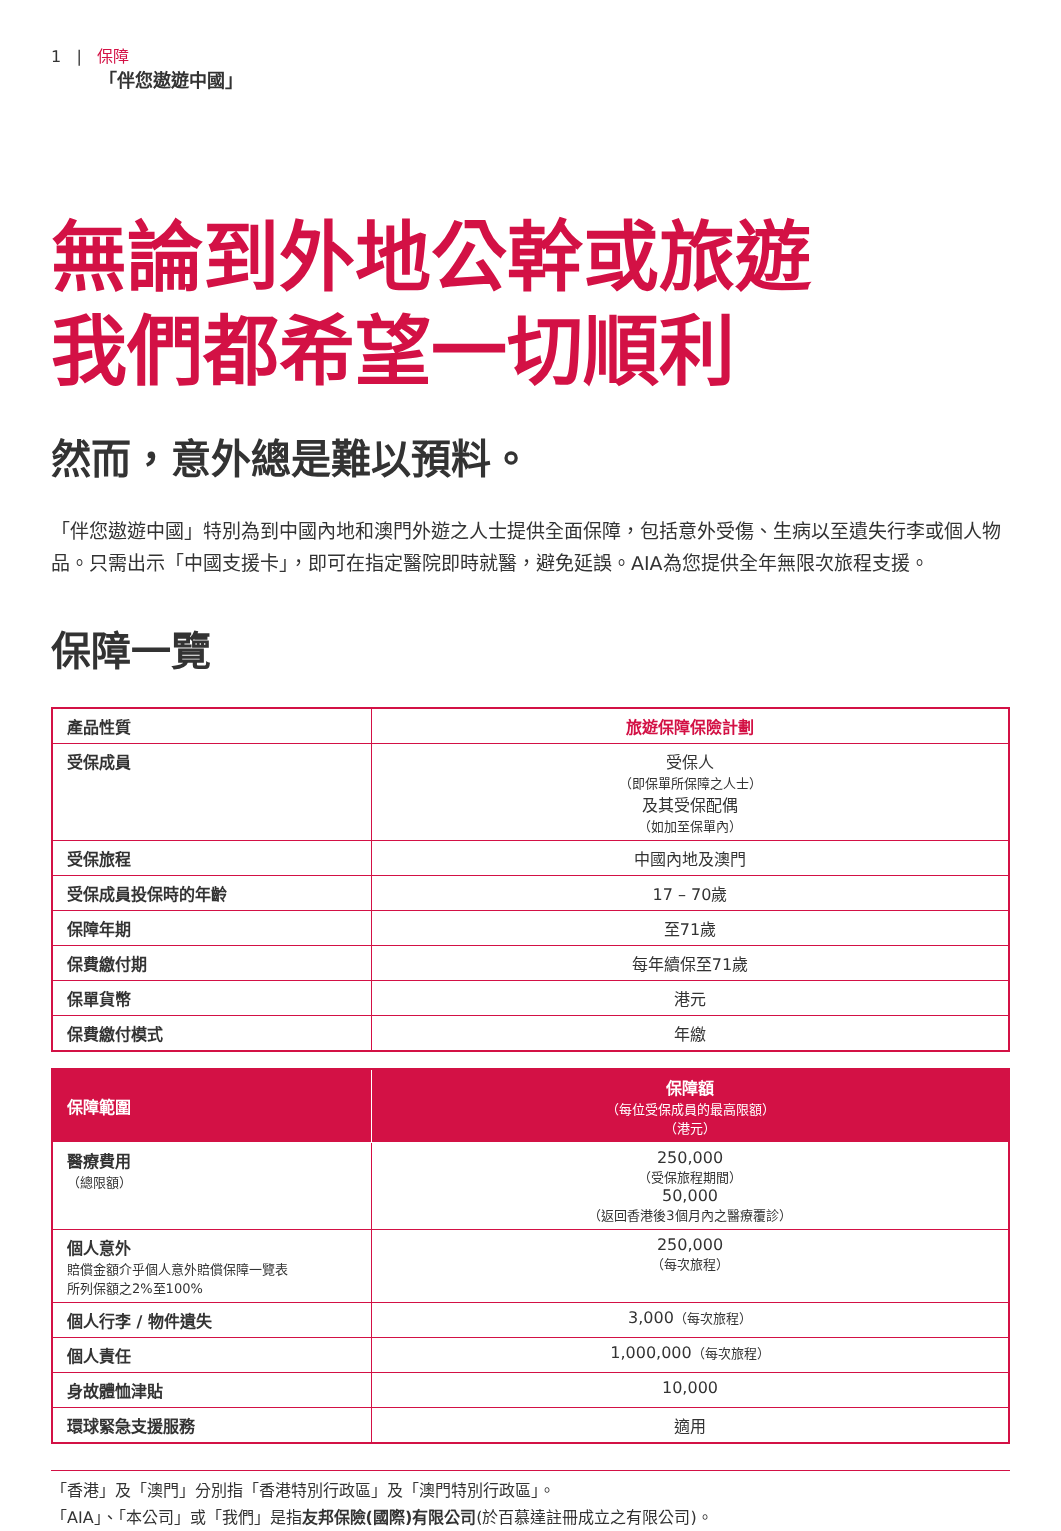1 | 保障
「伴您遨遊中國」
無論到外地公幹或旅遊
我們都希望一切順利
然而，意外總是難以預料。
「伴您遨遊中國」特別為到中國內地和澳門外遊之人士提供全面保障，包括意外受傷、生病以至遺失行李或個人物品。只需出示「中國支援卡」，即可在指定醫院即時就醫，避免延誤。AIA為您提供全年無限次旅程支援。
保障一覽
| 產品性質 | 旅遊保障保險計劃 |
| --- | --- |
| 受保成員 | 受保人 （即保單所保障之人士） 及其受保配偶 （如加至保單內） |
| 受保旅程 | 中國內地及澳門 |
| 受保成員投保時的年齡 | 17 – 70歲 |
| 保障年期 | 至71歲 |
| 保費繳付期 | 每年續保至71歲 |
| 保單貨幣 | 港元 |
| 保費繳付模式 | 年繳 |
| 保障範圍 | 保障額 （每位受保成員的最高限額） （港元） |
| --- | --- |
| 醫療費用 （總限額） | 250,000 （受保旅程期間） 50,000 （返回香港後3個月內之醫療覆診） |
| 個人意外 賠償金額介乎個人意外賠償保障一覽表 所列保額之2%至100% | 250,000 （每次旅程） |
| 個人行李 / 物件遺失 | 3,000 （每次旅程） |
| 個人責任 | 1,000,000 （每次旅程） |
| 身故體恤津貼 | 10,000 |
| 環球緊急支援服務 | 適用 |
「香港」及「澳門」分別指「香港特別行政區」及「澳門特別行政區」。
「AIA」、「本公司」或「我們」是指友邦保險(國際)有限公司(於百慕達註冊成立之有限公司)。